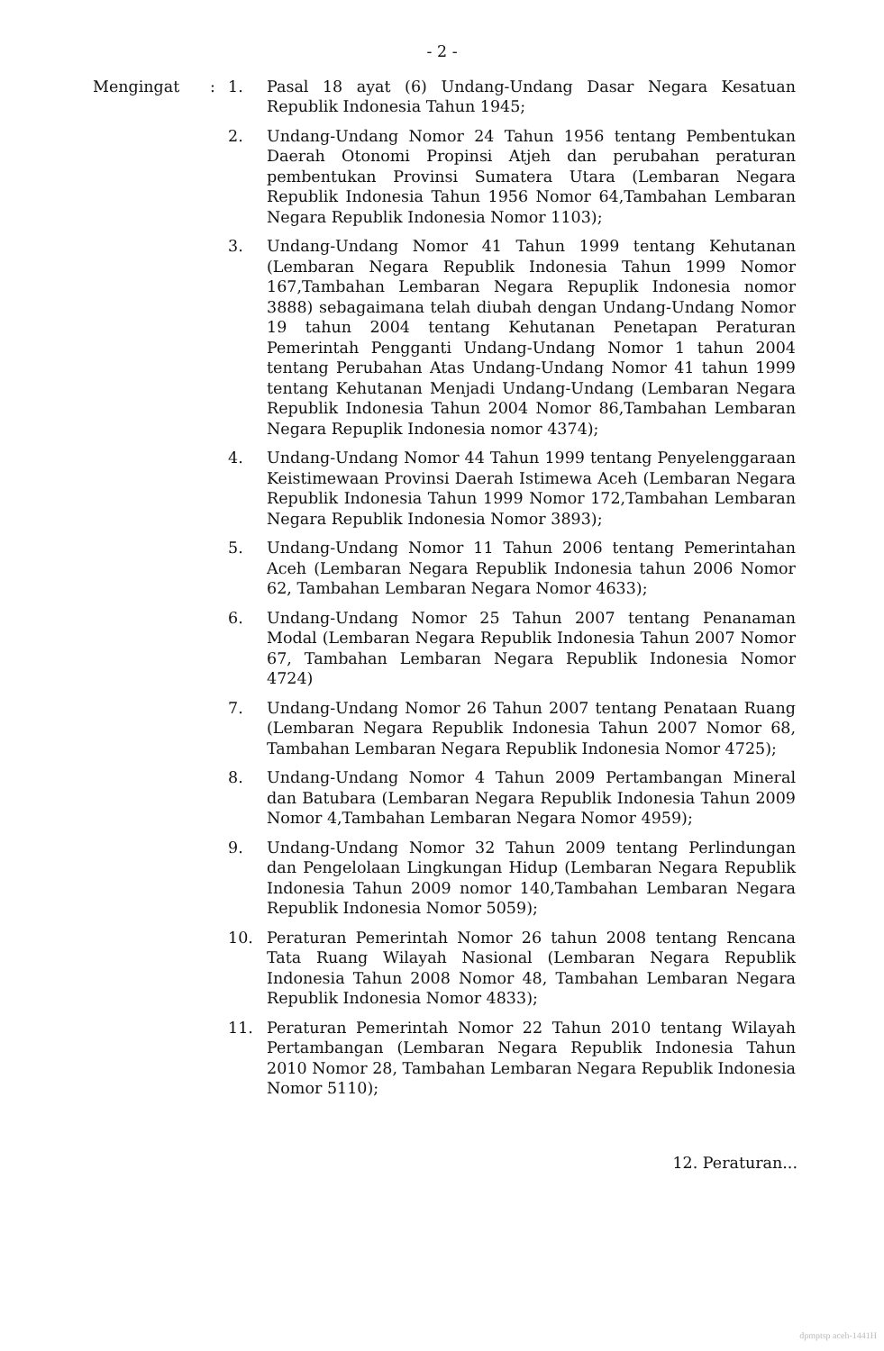- 2 -
Mengingat : 1. Pasal 18 ayat (6) Undang-Undang Dasar Negara Kesatuan Republik Indonesia Tahun 1945;
2. Undang-Undang Nomor 24 Tahun 1956 tentang Pembentukan Daerah Otonomi Propinsi Atjeh dan perubahan peraturan pembentukan Provinsi Sumatera Utara (Lembaran Negara Republik Indonesia Tahun 1956 Nomor 64,Tambahan Lembaran Negara Republik Indonesia Nomor 1103);
3. Undang-Undang Nomor 41 Tahun 1999 tentang Kehutanan (Lembaran Negara Republik Indonesia Tahun 1999 Nomor 167,Tambahan Lembaran Negara Repuplik Indonesia nomor 3888) sebagaimana telah diubah dengan Undang-Undang Nomor 19 tahun 2004 tentang Kehutanan Penetapan Peraturan Pemerintah Pengganti Undang-Undang Nomor 1 tahun 2004 tentang Perubahan Atas Undang-Undang Nomor 41 tahun 1999 tentang Kehutanan Menjadi Undang-Undang (Lembaran Negara Republik Indonesia Tahun 2004 Nomor 86,Tambahan Lembaran Negara Repuplik Indonesia nomor 4374);
4. Undang-Undang Nomor 44 Tahun 1999 tentang Penyelenggaraan Keistimewaan Provinsi Daerah Istimewa Aceh (Lembaran Negara Republik Indonesia Tahun 1999 Nomor 172,Tambahan Lembaran Negara Republik Indonesia Nomor 3893);
5. Undang-Undang Nomor 11 Tahun 2006 tentang Pemerintahan Aceh (Lembaran Negara Republik Indonesia tahun 2006 Nomor 62, Tambahan Lembaran Negara Nomor 4633);
6. Undang-Undang Nomor 25 Tahun 2007 tentang Penanaman Modal (Lembaran Negara Republik Indonesia Tahun 2007 Nomor 67, Tambahan Lembaran Negara Republik Indonesia Nomor 4724)
7. Undang-Undang Nomor 26 Tahun 2007 tentang Penataan Ruang (Lembaran Negara Republik Indonesia Tahun 2007 Nomor 68, Tambahan Lembaran Negara Republik Indonesia Nomor 4725);
8. Undang-Undang Nomor 4 Tahun 2009 Pertambangan Mineral dan Batubara (Lembaran Negara Republik Indonesia Tahun 2009 Nomor 4,Tambahan Lembaran Negara Nomor 4959);
9. Undang-Undang Nomor 32 Tahun 2009 tentang Perlindungan dan Pengelolaan Lingkungan Hidup (Lembaran Negara Republik Indonesia Tahun 2009 nomor 140,Tambahan Lembaran Negara Republik Indonesia Nomor 5059);
10. Peraturan Pemerintah Nomor 26 tahun 2008 tentang Rencana Tata Ruang Wilayah Nasional (Lembaran Negara Republik Indonesia Tahun 2008 Nomor 48, Tambahan Lembaran Negara Republik Indonesia Nomor 4833);
11. Peraturan Pemerintah Nomor 22 Tahun 2010 tentang Wilayah Pertambangan (Lembaran Negara Republik Indonesia Tahun 2010 Nomor 28, Tambahan Lembaran Negara Republik Indonesia Nomor 5110);
12. Peraturan...
dpmptsp aceh-1441H